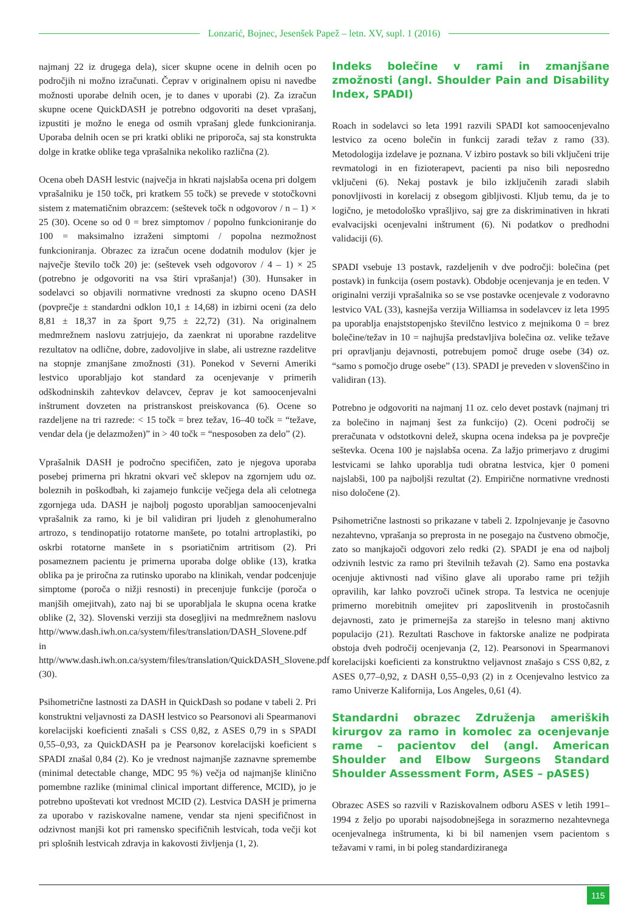Lonzarić, Bojnec, Jesenšek Papež – letn. XV, supl. 1 (2016)
najmanj 22 iz drugega dela), sicer skupne ocene in delnih ocen po področjih ni možno izračunati. Čeprav v originalnem opisu ni navedbe možnosti uporabe delnih ocen, je to danes v uporabi (2). Za izračun skupne ocene QuickDASH je potrebno odgovoriti na deset vprašanj, izpustiti je možno le enega od osmih vprašanj glede funkcioniranja. Uporaba delnih ocen se pri kratki obliki ne priporoča, saj sta konstrukta dolge in kratke oblike tega vprašalnika nekoliko različna (2).
Ocena obeh DASH lestvic (največja in hkrati najslabša ocena pri dolgem vprašalniku je 150 točk, pri kratkem 55 točk) se prevede v stotočkovni sistem z matematičnim obrazcem: (seštevek točk n odgovorov / n – 1) × 25 (30). Ocene so od 0 = brez simptomov / popolno funkcioniranje do 100 = maksimalno izraženi simptomi / popolna nezmožnost funkcioniranja. Obrazec za izračun ocene dodatnih modulov (kjer je največje število točk 20) je: (seštevek vseh odgovorov / 4 – 1) × 25 (potrebno je odgovoriti na vsa štiri vprašanja!) (30). Hunsaker in sodelavci so objavili normativne vrednosti za skupno oceno DASH (povprečje ± standardni odklon 10,1 ± 14,68) in izbirni oceni (za delo 8,81 ± 18,37 in za šport 9,75 ± 22,72) (31). Na originalnem medmrežnem naslovu zatrjujejo, da zaenkrat ni uporabne razdelitve rezultatov na odlične, dobre, zadovoljive in slabe, ali ustrezne razdelitve na stopnje zmanjšane zmožnosti (31). Ponekod v Severni Ameriki lestvico uporabljajo kot standard za ocenjevanje v primerih odškodninskih zahtevkov delavcev, čeprav je kot samoocenjevalni inštrument dovzeten na pristranskost preiskovanca (6). Ocene so razdeljene na tri razrede: < 15 točk = brez težav, 16–40 točk = “težave, vendar dela (je delazmožen)” in > 40 točk = “nesposoben za delo” (2).
Vprašalnik DASH je področno specifičen, zato je njegova uporaba posebej primerna pri hkratni okvari več sklepov na zgornjem udu oz. boleznih in poškodbah, ki zajamejo funkcije večjega dela ali celotnega zgornjega uda. DASH je najbolj pogosto uporabljan samoocenjevalni vprašalnik za ramo, ki je bil validiran pri ljudeh z glenohumeralno artrozo, s tendinopatijo rotatorne manšete, po totalni artroplastiki, po oskrbi rotatorne manšete in s psoriatičnim artritisom (2). Pri posameznem pacientu je primerna uporaba dolge oblike (13), kratka oblika pa je priročna za rutinsko uporabo na klinikah, vendar podcenjuje simptome (poroča o nižji resnosti) in precenjuje funkcije (poroča o manjših omejitvah), zato naj bi se uporabljala le skupna ocena kratke oblike (2, 32). Slovenski verziji sta dosegljivi na medmrežnem naslovu http//www.dash.iwh.on.ca/system/files/translation/DASH_Slovene.pdf in http//www.dash.iwh.on.ca/system/files/translation/QuickDASH_Slovene.pdf (30).
Psihometrične lastnosti za DASH in QuickDash so podane v tabeli 2. Pri konstruktni veljavnosti za DASH lestvico so Pearsonovi ali Spearmanovi korelacijski koeficienti znašali s CSS 0,82, z ASES 0,79 in s SPADI 0,55–0,93, za QuickDASH pa je Pearsonov korelacijski koeficient s SPADI znašal 0,84 (2). Ko je vrednost najmanjše zaznavne spremembe (minimal detectable change, MDC 95 %) večja od najmanjše klinično pomembne razlike (minimal clinical important difference, MCID), jo je potrebno upoštevati kot vrednost MCID (2). Lestvica DASH je primerna za uporabo v raziskovalne namene, vendar sta njeni specifičnost in odzivnost manjši kot pri ramensko specifičnih lestvicah, toda večji kot pri splošnih lestvicah zdravja in kakovosti življenja (1, 2).
Indeks bolečine v rami in zmanjšane zmožnosti (angl. Shoulder Pain and Disability Index, SPADI)
Roach in sodelavci so leta 1991 razvili SPADI kot samoocenjevalno lestvico za oceno bolečin in funkcij zaradi težav z ramo (33). Metodologija izdelave je poznana. V izbiro postavk so bili vključeni trije revmatologi in en fizioterapevt, pacienti pa niso bili neposredno vključeni (6). Nekaj postavk je bilo izključenih zaradi slabih ponovljivosti in korelacij z obsegom gibljivosti. Kljub temu, da je to logično, je metodološko vprašljivo, saj gre za diskriminativen in hkrati evalvacijski ocenjevalni inštrument (6). Ni podatkov o predhodni validaciji (6).
SPADI vsebuje 13 postavk, razdeljenih v dve področji: bolečina (pet postavk) in funkcija (osem postavk). Obdobje ocenjevanja je en teden. V originalni verziji vprašalnika so se vse postavke ocenjevale z vodoravno lestvico VAL (33), kasnejša verzija Williamsa in sodelavcev iz leta 1995 pa uporablja enajststopenjsko številčno lestvico z mejnikoma 0 = brez bolečine/težav in 10 = najhujša predstavljiva bolečina oz. velike težave pri opravljanju dejavnosti, potrebujem pomoč druge osebe (34) oz. “samo s pomočjo druge osebe” (13). SPADI je preveden v slovenščino in validiran (13).
Potrebno je odgovoriti na najmanj 11 oz. celo devet postavk (najmanj tri za bolečino in najmanj šest za funkcijo) (2). Oceni področij se preračunata v odstotkovni delež, skupna ocena indeksa pa je povprečje seštevka. Ocena 100 je najslabša ocena. Za lažjo primerjavo z drugimi lestvicami se lahko uporablja tudi obratna lestvica, kjer 0 pomeni najslabši, 100 pa najboljši rezultat (2). Empirične normativne vrednosti niso določene (2).
Psihometrične lastnosti so prikazane v tabeli 2. Izpolnjevanje je časovno nezahtevno, vprašanja so preprosta in ne posegajo na čustveno območje, zato so manjkajoči odgovori zelo redki (2). SPADI je ena od najbolj odzivnih lestvic za ramo pri številnih težavah (2). Samo ena postavka ocenjuje aktivnosti nad višino glave ali uporabo rame pri težjih opravilih, kar lahko povzroči učinek stropa. Ta lestvica ne ocenjuje primerno morebitnih omejitev pri zaposlitvenih in prostočasnih dejavnosti, zato je primernejša za starejšo in telesno manj aktivno populacijo (21). Rezultati Raschove in faktorske analize ne podpirata obstoja dveh področij ocenjevanja (2, 12). Pearsonovi in Spearmanovi korelacijski koeficienti za konstruktno veljavnost znašajo s CSS 0,82, z ASES 0,77–0,92, z DASH 0,55–0,93 (2) in z Ocenjevalno lestvico za ramo Univerze Kalifornija, Los Angeles, 0,61 (4).
Standardni obrazec Združenja ameriških kirurgov za ramo in komolec za ocenjevanje rame – pacientov del (angl. American Shoulder and Elbow Surgeons Standard Shoulder Assessment Form, ASES – pASES)
Obrazec ASES so razvili v Raziskovalnem odboru ASES v letih 1991–1994 z željo po uporabi najsodobnejšega in sorazmerno nezahtevnega ocenjevalnega inštrumenta, ki bi bil namenjen vsem pacientom s težavami v rami, in bi poleg standardiziranega
115